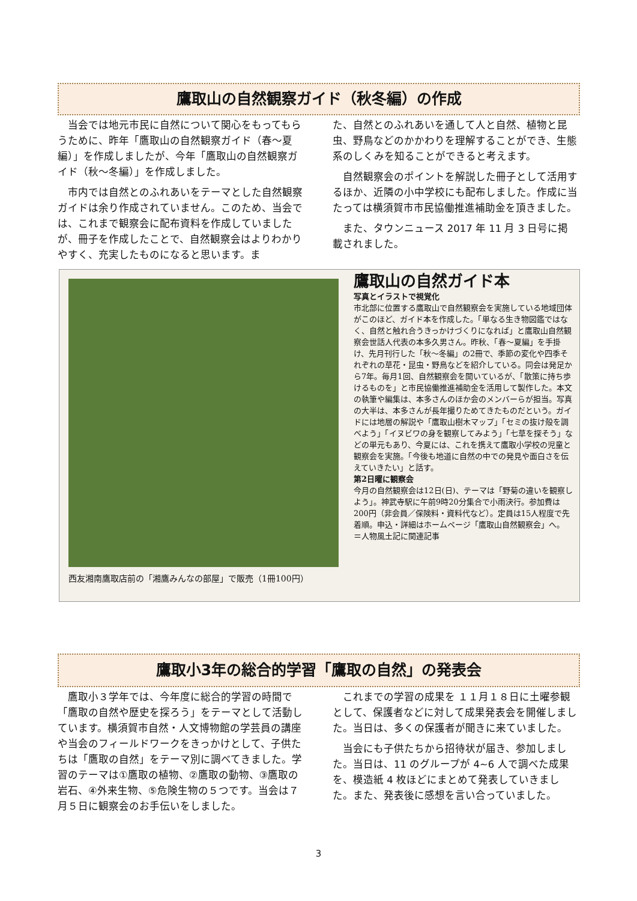鷹取山の自然観察ガイド（秋冬編）の作成
当会では地元市民に自然について関心をもってもらうために、昨年「鷹取山の自然観察ガイド（春～夏編）」を作成しましたが、今年「鷹取山の自然観察ガイド（秋～冬編）」を作成しました。
市内では自然とのふれあいをテーマとした自然観察ガイドは余り作成されていません。このため、当会では、これまで観察会に配布資料を作成していましたが、冊子を作成したことで、自然観察会はよりわかりやすく、充実したものになると思います。ま
た、自然とのふれあいを通して人と自然、植物と昆虫、野鳥などのかかわりを理解することができ、生態系のしくみを知ることができると考えます。
自然観察会のポイントを解説した冊子として活用するほか、近隣の小中学校にも配布しました。作成に当たっては横須賀市市民協働推進補助金を頂きました。
また、タウンニュース 2017 年 11 月 3 日号に掲載されました。
西友湘南鷹取店前の「湘鷹みんなの部屋」で販売（1冊100円）
鷹取山の自然ガイド本
写真とイラストで視覚化
市北部に位置する鷹取山で自然観察会を実施している地域団体がこのほど、ガイド本を作成した。「単なる生き物図鑑ではなく、自然と触れ合うきっかけづくりになれば」と鷹取山自然観察会世話人代表の本多久男さん。昨秋、「春～夏編」を手掛け、先月刊行した「秋～冬編」の2冊で、季節の変化や四季それぞれの草花・昆虫・野鳥などを紹介している。同会は発足から7年。毎月1回、自然観察会を開いているが、「散策に持ち歩けるものを」と市民協働推進補助金を活用して製作した。本文の執筆や編集は、本多さんのほか会のメンバーらが担当。写真の大半は、本多さんが長年撮りためてきたものだという。ガイドには地層の解説や「鷹取山樹木マップ」「セミの抜け殻を調べよう」「イヌビワの身を観察してみよう」「七草を探そう」などの単元もあり、今夏には、これを携えて鷹取小学校の児童と観察会を実施。「今後も地道に自然の中での発見や面白さを伝えていきたい」と話す。
第2日曜に観察会
今月の自然観察会は12日(日)、テーマは「野菊の違いを観察しよう」。神武寺駅に午前9時20分集合で小雨決行。参加費は200円（非会員／保険料・資料代など）。定員は15人程度で先着順。申込・詳細はホームページ「鷹取山自然観察会」へ。
＝人物風土記に関連記事
鷹取小3年の総合的学習「鷹取の自然」の発表会
鷹取小３学年では、今年度に総合的学習の時間で「鷹取の自然や歴史を探ろう」をテーマとして活動しています。横須賀市自然・人文博物館の学芸員の講座や当会のフィールドワークをきっかけとして、子供たちは「鷹取の自然」をテーマ別に調べてきました。学習のテーマは①鷹取の植物、②鷹取の動物、③鷹取の岩石、④外来生物、⑤危険生物の５つです。当会は７月５日に観察会のお手伝いをしました。
これまでの学習の成果を １１月１８日に土曜参観として、保護者などに対して成果発表会を開催しました。当日は、多くの保護者が聞きに来ていました。
当会にも子供たちから招待状が届き、参加しました。当日は、11 のグループが 4~6 人で調べた成果を、模造紙 4 枚ほどにまとめて発表していきました。また、発表後に感想を言い合っていました。
3